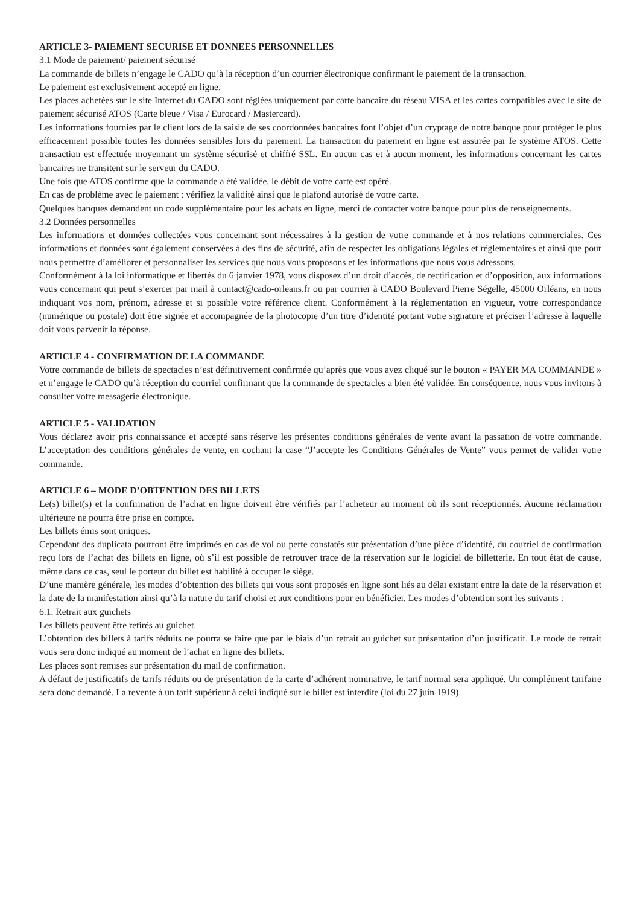ARTICLE 3- PAIEMENT SECURISE ET DONNEES PERSONNELLES
3.1 Mode de paiement/ paiement sécurisé
La commande de billets n’engage le CADO qu’à la réception d’un courrier électronique confirmant le paiement de la transaction.
Le paiement est exclusivement accepté en ligne.
Les places achetées sur le site Internet du CADO sont réglées uniquement par carte bancaire du réseau VISA et les cartes compatibles avec le site de paiement sécurisé ATOS (Carte bleue / Visa / Eurocard / Mastercard).
Les informations fournies par le client lors de la saisie de ses coordonnées bancaires font l’objet d’un cryptage de notre banque pour protéger le plus efficacement possible toutes les données sensibles lors du paiement. La transaction du paiement en ligne est assurée par Ie système ATOS. Cette transaction est effectuée moyennant un système sécurisé et chiffré SSL. En aucun cas et à aucun moment, les informations concernant les cartes bancaires ne transitent sur le serveur du CADO.
Une fois que ATOS confirme que la commande a été validée, le débit de votre carte est opéré.
En cas de problème avec le paiement : vérifiez la validité ainsi que le plafond autorisé de votre carte.
Quelques banques demandent un code supplémentaire pour les achats en ligne, merci de contacter votre banque pour plus de renseignements.
3.2 Données personnelles
Les informations et données collectées vous concernant sont nécessaires à la gestion de votre commande et à nos relations commerciales. Ces informations et données sont également conservées à des fins de sécurité, afin de respecter les obligations légales et réglementaires et ainsi que pour nous permettre d’améliorer et personnaliser les services que nous vous proposons et les informations que nous vous adressons.
Conformément à la loi informatique et libertés du 6 janvier 1978, vous disposez d’un droit d’accès, de rectification et d’opposition, aux informations vous concernant qui peut s’exercer par mail à contact@cado-orleans.fr ou par courrier à CADO Boulevard Pierre Ségelle, 45000 Orléans, en nous indiquant vos nom, prénom, adresse et si possible votre référence client. Conformément à la réglementation en vigueur, votre correspondance (numérique ou postale) doit être signée et accompagnée de la photocopie d’un titre d’identité portant votre signature et préciser l’adresse à laquelle doit vous parvenir la réponse.
ARTICLE 4 - CONFIRMATION DE LA COMMANDE
Votre commande de billets de spectacles n’est définitivement confirmée qu’après que vous ayez cliqué sur le bouton « PAYER MA COMMANDE » et n’engage le CADO qu’à réception du courriel confirmant que la commande de spectacles a bien été validée. En conséquence, nous vous invitons à consulter votre messagerie électronique.
ARTICLE 5 - VALIDATION
Vous déclarez avoir pris connaissance et accepté sans réserve les présentes conditions générales de vente avant la passation de votre commande. L’acceptation des conditions générales de vente, en cochant la case “J’accepte les Conditions Générales de Vente” vous permet de valider votre commande.
ARTICLE 6 – MODE D’OBTENTION DES BILLETS
Le(s) billet(s) et la confirmation de l’achat en ligne doivent être vérifiés par l’acheteur au moment où ils sont réceptionnés. Aucune réclamation ultérieure ne pourra être prise en compte.
Les billets émis sont uniques.
Cependant des duplicata pourront être imprimés en cas de vol ou perte constatés sur présentation d’une pièce d’identité, du courriel de confirmation reçu lors de l’achat des billets en ligne, où s’il est possible de retrouver trace de la réservation sur le logiciel de billetterie. En tout état de cause, même dans ce cas, seul le porteur du billet est habilité à occuper le siège.
D’une manière générale, les modes d’obtention des billets qui vous sont proposés en ligne sont liés au délai existant entre la date de la réservation et la date de la manifestation ainsi qu’à la nature du tarif choisi et aux conditions pour en bénéficier. Les modes d’obtention sont les suivants :
6.1. Retrait aux guichets
Les billets peuvent être retirés au guichet.
L’obtention des billets à tarifs réduits ne pourra se faire que par le biais d’un retrait au guichet sur présentation d’un justificatif. Le mode de retrait vous sera donc indiqué au moment de l’achat en ligne des billets.
Les places sont remises sur présentation du mail de confirmation.
A défaut de justificatifs de tarifs réduits ou de présentation de la carte d’adhérent nominative, le tarif normal sera appliqué. Un complément tarifaire sera donc demandé. La revente à un tarif supérieur à celui indiqué sur le billet est interdite (loi du 27 juin 1919).